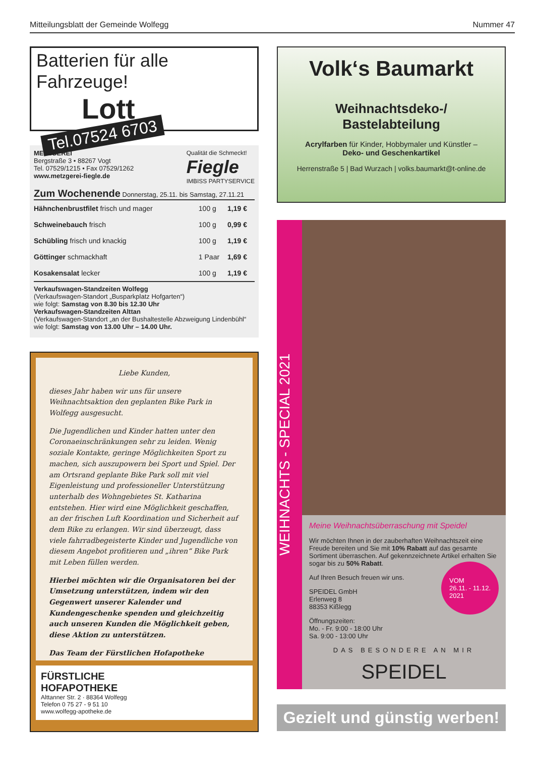Mitteilungsblatt der Gemeinde Wolfegg Nummer 47
Batterien für alle Fahrzeuge!
Lott
Tel.07524 6703
METZGEREI
Bergstraße 3 • 88267 Vogt
Tel. 07529/1215 • Fax 07529/1262
www.metzgerei-fiegle.de
Qualität die Schmeckt!
Fiegle
IMBISS PARTYSERVICE
Zum Wochenende Donnerstag, 25.11. bis Samstag, 27.11.21
| Hähnchenbrustfilet frisch und mager | 100 g | 1,19 € |
| Schweinebauch frisch | 100 g | 0,99 € |
| Schübling frisch und knackig | 100 g | 1,19 € |
| Göttinger schmackhaft | 1 Paar | 1,69 € |
| Kosakensalat lecker | 100 g | 1,19 € |
Verkaufswagen-Standzeiten Wolfegg
(Verkaufswagen-Standort „Busparkplatz Hofgarten“)
wie folgt: Samstag von 8.30 bis 12.30 Uhr
Verkaufswagen-Standzeiten Alttan
(Verkaufswagen-Standort „an der Bushaltestelle Abzweigung Lindenbühl“
wie folgt: Samstag von 13.00 Uhr – 14.00 Uhr.
Liebe Kunden,
dieses Jahr haben wir uns für unsere Weihnachtsaktion den geplanten Bike Park in Wolfegg ausgesucht.
Die Jugendlichen und Kinder hatten unter den Coronaeinschränkungen sehr zu leiden. Wenig soziale Kontakte, geringe Möglichkeiten Sport zu machen, sich auszupowern bei Sport und Spiel. Der am Ortsrand geplante Bike Park soll mit viel Eigenleistung und professioneller Unterstützung unterhalb des Wohngebietes St. Katharina entstehen. Hier wird eine Möglichkeit geschaffen, an der frischen Luft Koordination und Sicherheit auf dem Bike zu erlangen. Wir sind überzeugt, dass viele fahrradbegeisterte Kinder und Jugendliche von diesem Angebot profitieren und „ihren“ Bike Park mit Leben füllen werden.
Hierbei möchten wir die Organisatoren bei der Umsetzung unterstützen, indem wir den Gegenwert unserer Kalender und Kundengeschenke spenden und gleichzeitig auch unseren Kunden die Möglichkeit geben, diese Aktion zu unterstützen.
Das Team der Fürstlichen Hofapotheke
FÜRSTLICHE
HOFAPOTHEKE
Alttanner Str. 2 · 88364 Wolfegg
Telefon 0 75 27 - 9 51 10
www.wolfegg-apotheke.de
Volk‘s Baumarkt
Weihnachtsdeko-/
Bastelabteilung
Acrylfarben für Kinder, Hobbymaler und Künstler –
Deko- und Geschenkartikel
Herrenstraße 5 | Bad Wurzach | volks.baumarkt@t-online.de
WEIHNACHTS - SPECIAL 2021
Meine Weihnachtsüberraschung mit Speidel
Wir möchten Ihnen in der zauberhaften Weihnachtszeit eine Freude bereiten und Sie mit 10% Rabatt auf das gesamte Sortiment überraschen. Auf gekennzeichnete Artikel erhalten Sie sogar bis zu 50% Rabatt.
Auf Ihren Besuch freuen wir uns.
SPEIDEL GmbH
Erlenweg 8
88353 Kißlegg
VOM
26.11. - 11.12.
2021
Öffnungszeiten:
Mo. - Fr. 9:00 - 18:00 Uhr
Sa. 9:00 - 13:00 Uhr
DAS BESONDERE AN MIR
SPEIDEL
Gezielt und günstig werben!